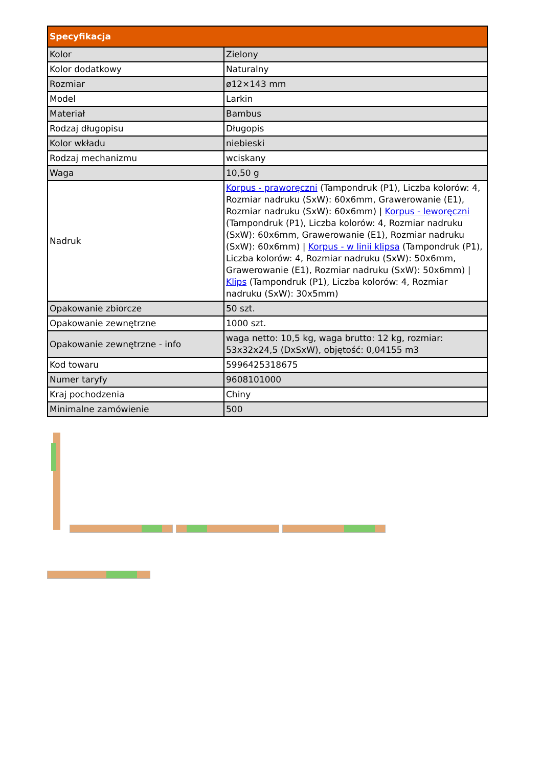| Specyfikacja | |
| --- | --- |
| Kolor | Zielony |
| Kolor dodatkowy | Naturalny |
| Rozmiar | ø12×143 mm |
| Model | Larkin |
| Materiał | Bambus |
| Rodzaj długopisu | Długopis |
| Kolor wkładu | niebieski |
| Rodzaj mechanizmu | wciskany |
| Waga | 10,50 g |
| Nadruk | Korpus - praworęczni (Tampondruk (P1), Liczba kolorów: 4, Rozmiar nadruku (SxW): 60x6mm, Grawerowanie (E1), Rozmiar nadruku (SxW): 60x6mm) / Korpus - leworęczni (Tampondruk (P1), Liczba kolorów: 4, Rozmiar nadruku (SxW): 60x6mm, Grawerowanie (E1), Rozmiar nadruku (SxW): 60x6mm) / Korpus - w linii klipsa (Tampondruk (P1), Liczba kolorów: 4, Rozmiar nadruku (SxW): 50x6mm, Grawerowanie (E1), Rozmiar nadruku (SxW): 50x6mm) / Klips (Tampondruk (P1), Liczba kolorów: 4, Rozmiar nadruku (SxW): 30x5mm) |
| Opakowanie zbiorcze | 50 szt. |
| Opakowanie zewnętrzne | 1000 szt. |
| Opakowanie zewnętrzne - info | waga netto: 10,5 kg, waga brutto: 12 kg, rozmiar: 53x32x24,5 (DxSxW), objętość: 0,04155 m3 |
| Kod towaru | 5996425318675 |
| Numer taryfy | 9608101000 |
| Kraj pochodzenia | Chiny |
| Minimalne zamówienie | 500 |